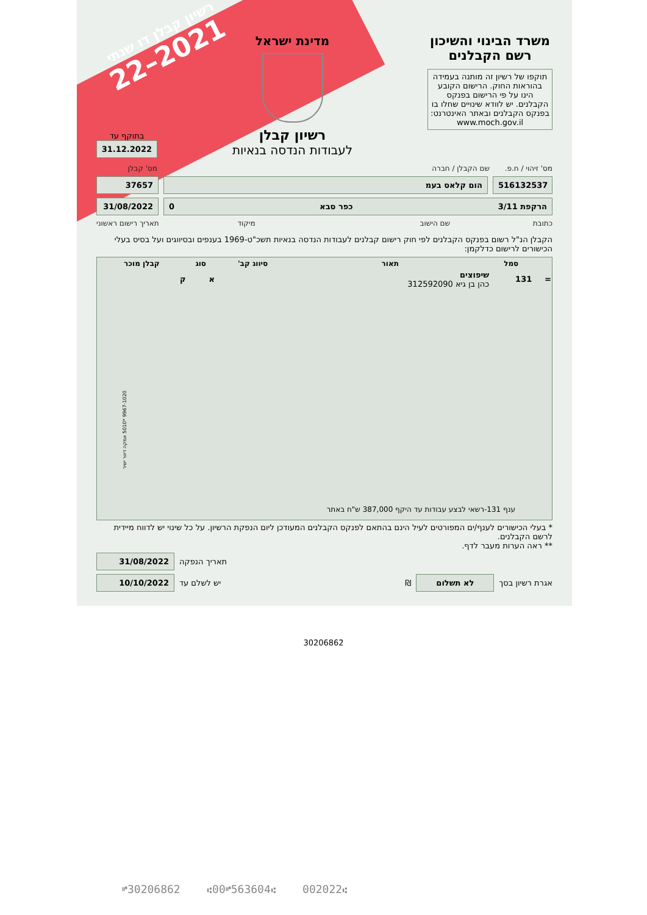רשיון קבלן דו שנתי
2021–22
משרד הבינוי והשיכון
רשם הקבלנים
תוקפו של רשיון זה מותנה בעמידה בהוראות החוק. הרישום הקובע הינו על פי הרישום בפנקס הקבלנים. יש לוודא שינויים שחלו בו בפנקס הקבלנים ובאתר האינטרנט:
www.moch.gov.il
מדינת ישראל
רשיון קבלן
לעבודות הנדסה בנאיות
בתוקף עד
31.12.2022
מס' זיהוי / ח.פ. שם הקבלן / חברה מס' קבלן
516132537 הום קלאס בעמ 37657
הרקפת 3/11 כפר סבא 0 31/08/2022
כתובת שם הישוב מיקוד תאריך רישום ראשוני
הקבלן הנ"ל רשום בפנקס הקבלנים לפי חוק רישום קבלנים לעבודות הנדסה בנאיות תשכ"ט-1969 בענפים ובסיווגים ועל בסיס בעלי הכישורים לרישום כדלקמן:
| | סמל | תאור | סיווג קב' | סוג | קבלן מוכר |
| --- | --- | --- | --- | --- | --- |
| = | 131 | שיפוצים כהן בן גיא 312592090 | | א | ק |
| ענף 131-רשאי לבצע עבודות עד היקף 387,000 ש"ח באתר | | | | | |
* בעלי הכישורים לענף/ים המפורטים לעיל הינם בהתאם לפנקס הקבלנים המעודכן ליום הנפקת הרשיון. על כל שינוי יש לדווח מיידית לרשם הקבלנים.
** ראה הערות מעבר לדף.
תאריך הנפקה
31/08/2022
אגרת רשיון בסך
לא תשלום
₪ יש לשלם עד
10/10/2022
9967-1020 *5010 אמקה דיוור ישיר
30206862
⑈30206862 ⑆00⑈563604⑆ 002022⑆